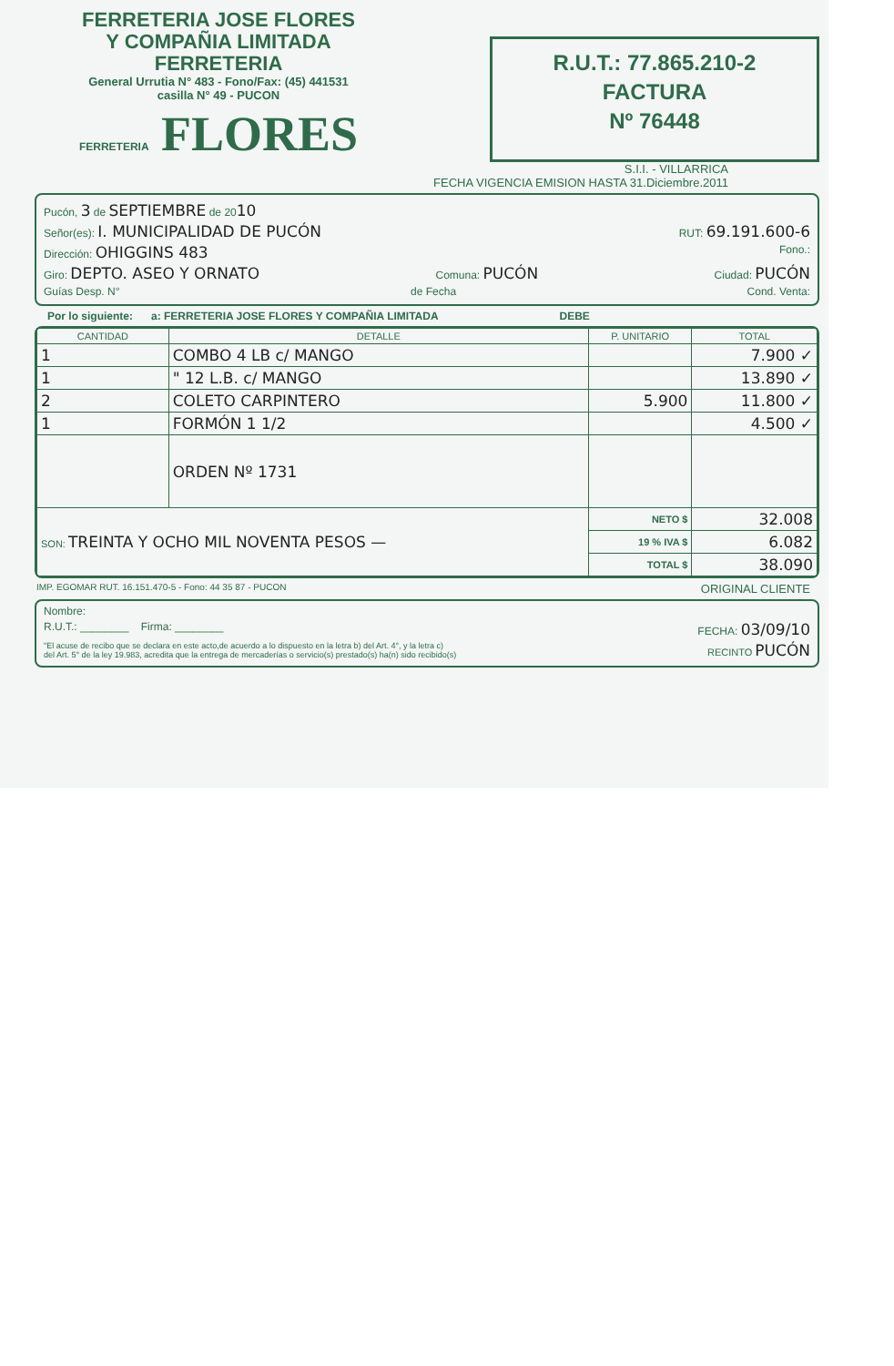FERRETERIA JOSE FLORES
Y COMPAÑIA LIMITADA
FERRETERIA
General Urrutia N° 483 - Fono/Fax: (45) 441531
casilla N° 49 - PUCON
FERRETERIA FLORES
R.U.T.: 77.865.210-2
FACTURA
Nº 76448
S.I.I. - VILLARRICA
FECHA VIGENCIA EMISION HASTA 31.Diciembre.2011
Pucón, 3 de SEPTIEMBRE de 2010
Señor(es): I. MUNICIPALIDAD DE PUCÓN RUT: 69.191.600-6
Dirección: OHIGGINS 483 Fono.:
Giro: DEPTO. ASEO Y ORNATO Comuna: PUCÓN Ciudad: PUCÓN
Guías Desp. N° de Fecha Cond. Venta:
Por lo siguiente: a: FERRETERIA JOSE FLORES Y COMPAÑIA LIMITADA DEBE
| CANTIDAD | DETALLE | P. UNITARIO | TOTAL |
| --- | --- | --- | --- |
| 1 | COMBO 4 LB c/ MANGO | | 7.900 ✓ |
| 1 | " 12 L.B. c/ MANGO | | 13.890 ✓ |
| 2 | COLETO CARPINTERO | 5.900 | 11.800 ✓ |
| 1 | FORMÓN 1 1/2 | | 4.500 ✓ |
| | ORDEN Nº 1731 | | |
| SON: TREINTA Y OCHO MIL NOVENTA PESOS — | | NETO $ | 32.008 |
| | | 19 % IVA $ | 6.082 |
| | | TOTAL $ | 38.090 |
IMP. EGOMAR RUT. 16.151.470-5 - Fono: 44 35 87 - PUCON ORIGINAL CLIENTE
Nombre:
R.U.T.: ________ Firma: ________ FECHA: 03/09/10
"El acuse de recibo que se declara en este acto,de acuerdo a lo dispuesto en la letra b) del Art. 4°, y la letra c)
del Art. 5° de la ley 19.983, acredita que la entrega de mercaderías o servicio(s) prestado(s) ha(n) sido recibido(s) RECINTO PUCÓN